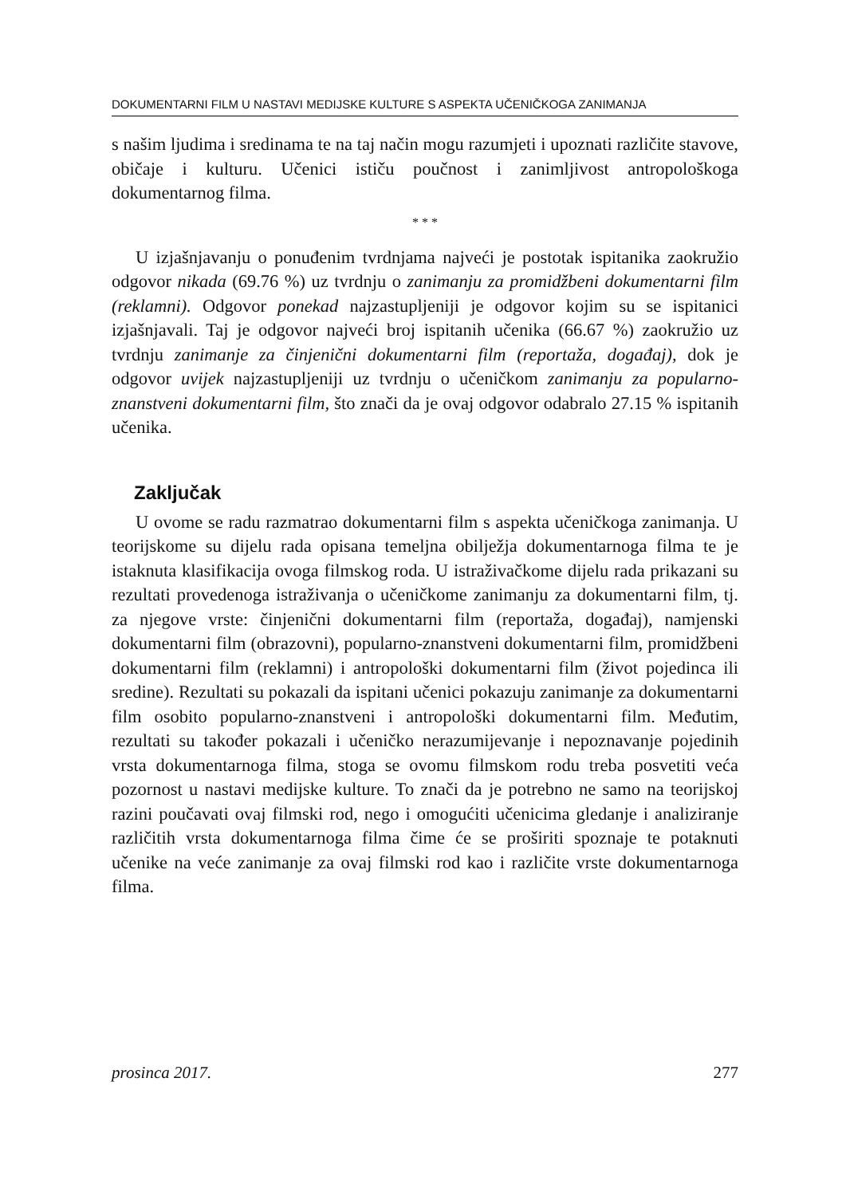DOKUMENTARNI FILM U NASTAVI MEDIJSKE KULTURE S ASPEKTA UČENIČKOGA ZANIMANJA
s našim ljudima i sredinama te na taj način mogu razumjeti i upoznati različite stavove, običaje i kulturu. Učenici ističu poučnost i zanimljivost antropološkoga dokumentarnog filma.
* * *
U izjašnjavanju o ponuđenim tvrdnjama najveći je postotak ispitanika zaokružio odgovor nikada (69.76 %) uz tvrdnju o zanimanju za promidžbeni dokumentarni film (reklamni). Odgovor ponekad najzastupljeniji je odgovor kojim su se ispitanici izjašnjavali. Taj je odgovor najveći broj ispitanih učenika (66.67 %) zaokružio uz tvrdnju zanimanje za činjenični dokumentarni film (reportaža, događaj), dok je odgovor uvijek najzastupljeniji uz tvrdnju o učeničkom zanimanju za popularno-znanstveni dokumentarni film, što znači da je ovaj odgovor odabralo 27.15 % ispitanih učenika.
Zaključak
U ovome se radu razmatrao dokumentarni film s aspekta učeničkoga zanimanja. U teorijskome su dijelu rada opisana temeljna obilježja dokumentarnoga filma te je istaknuta klasifikacija ovoga filmskog roda. U istraživačkome dijelu rada prikazani su rezultati provedenoga istraživanja o učeničkome zanimanju za dokumentarni film, tj. za njegove vrste: činjenični dokumentarni film (reportaža, događaj), namjenski dokumentarni film (obrazovni), popularno-znanstveni dokumentarni film, promidžbeni dokumentarni film (reklamni) i antropološki dokumentarni film (život pojedinca ili sredine). Rezultati su pokazali da ispitani učenici pokazuju zanimanje za dokumentarni film osobito popularno-znanstveni i antropološki dokumentarni film. Međutim, rezultati su također pokazali i učeničko nerazumijevanje i nepoznavanje pojedinih vrsta dokumentarnoga filma, stoga se ovomu filmskom rodu treba posvetiti veća pozornost u nastavi medijske kulture. To znači da je potrebno ne samo na teorijskoj razini poučavati ovaj filmski rod, nego i omogućiti učenicima gledanje i analiziranje različitih vrsta dokumentarnoga filma čime će se proširiti spoznaje te potaknuti učenike na veće zanimanje za ovaj filmski rod kao i različite vrste dokumentarnoga filma.
prosinca 2017. 277